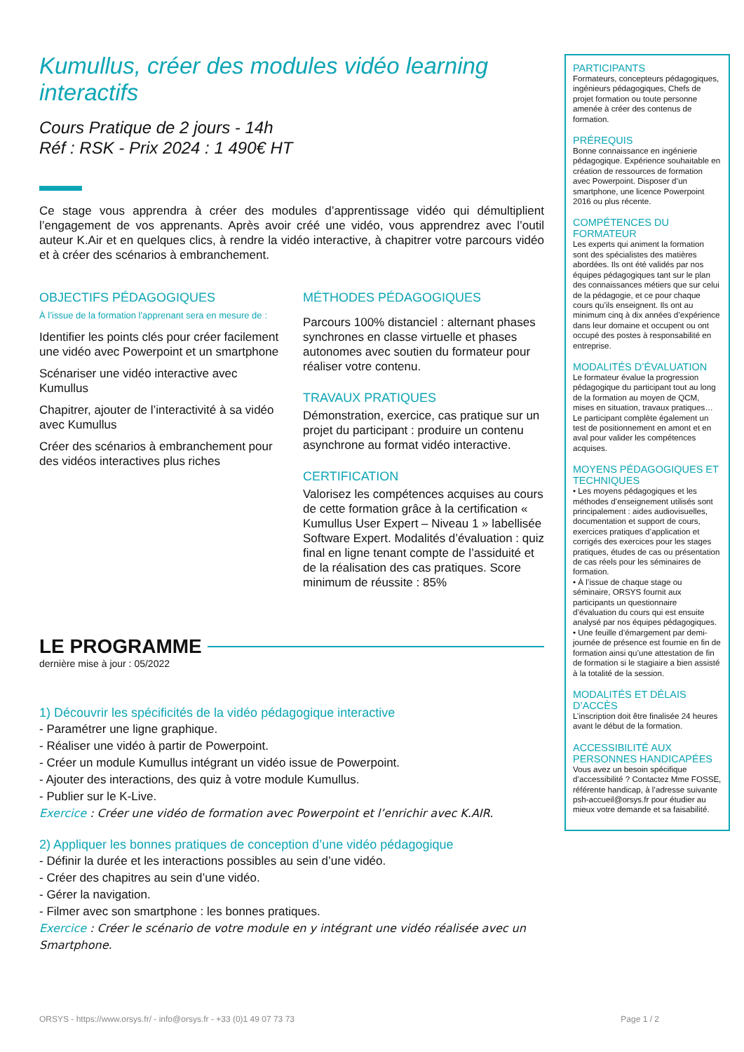Kumullus, créer des modules vidéo learning interactifs
Cours Pratique de 2 jours - 14h
Réf : RSK - Prix 2024 : 1 490€ HT
Ce stage vous apprendra à créer des modules d’apprentissage vidéo qui démultiplient l’engagement de vos apprenants. Après avoir créé une vidéo, vous apprendrez avec l’outil auteur K.Air et en quelques clics, à rendre la vidéo interactive, à chapitrer votre parcours vidéo et à créer des scénarios à embranchement.
OBJECTIFS PÉDAGOGIQUES
À l’issue de la formation l'apprenant sera en mesure de :
Identifier les points clés pour créer facilement une vidéo avec Powerpoint et un smartphone
Scénariser une vidéo interactive avec Kumullus
Chapitrer, ajouter de l’interactivité à sa vidéo avec Kumullus
Créer des scénarios à embranchement pour des vidéos interactives plus riches
MÉTHODES PÉDAGOGIQUES
Parcours 100% distanciel : alternant phases synchrones en classe virtuelle et phases autonomes avec soutien du formateur pour réaliser votre contenu.
TRAVAUX PRATIQUES
Démonstration, exercice, cas pratique sur un projet du participant : produire un contenu asynchrone au format vidéo interactive.
CERTIFICATION
Valorisez les compétences acquises au cours de cette formation grâce à la certification « Kumullus User Expert – Niveau 1 » labellisée Software Expert. Modalités d’évaluation : quiz final en ligne tenant compte de l’assiduité et de la réalisation des cas pratiques. Score minimum de réussite : 85%
LE PROGRAMME
dernière mise à jour : 05/2022
1) Découvrir les spécificités de la vidéo pédagogique interactive
- Paramétrer une ligne graphique.
- Réaliser une vidéo à partir de Powerpoint.
- Créer un module Kumullus intégrant un vidéo issue de Powerpoint.
- Ajouter des interactions, des quiz à votre module Kumullus.
- Publier sur le K-Live.
Exercice : Créer une vidéo de formation avec Powerpoint et l’enrichir avec K.AIR.
2) Appliquer les bonnes pratiques de conception d’une vidéo pédagogique
- Définir la durée et les interactions possibles au sein d’une vidéo.
- Créer des chapitres au sein d’une vidéo.
- Gérer la navigation.
- Filmer avec son smartphone : les bonnes pratiques.
Exercice : Créer le scénario de votre module en y intégrant une vidéo réalisée avec un Smartphone.
PARTICIPANTS
Formateurs, concepteurs pédagogiques, ingénieurs pédagogiques, Chefs de projet formation ou toute personne amenée à créer des contenus de formation.
PRÉREQUIS
Bonne connaissance en ingénierie pédagogique. Expérience souhaitable en création de ressources de formation avec Powerpoint. Disposer d’un smartphone, une licence Powerpoint 2016 ou plus récente.
COMPÉTENCES DU FORMATEUR
Les experts qui animent la formation sont des spécialistes des matières abordées. Ils ont été validés par nos équipes pédagogiques tant sur le plan des connaissances métiers que sur celui de la pédagogie, et ce pour chaque cours qu’ils enseignent. Ils ont au minimum cinq à dix années d’expérience dans leur domaine et occupent ou ont occupé des postes à responsabilité en entreprise.
MODALITÉS D’ÉVALUATION
Le formateur évalue la progression pédagogique du participant tout au long de la formation au moyen de QCM, mises en situation, travaux pratiques…
Le participant complète également un test de positionnement en amont et en aval pour valider les compétences acquises.
MOYENS PÉDAGOGIQUES ET TECHNIQUES
• Les moyens pédagogiques et les méthodes d’enseignement utilisés sont principalement : aides audiovisuelles, documentation et support de cours, exercices pratiques d’application et corrigés des exercices pour les stages pratiques, études de cas ou présentation de cas réels pour les séminaires de formation.
• À l’issue de chaque stage ou séminaire, ORSYS fournit aux participants un questionnaire d’évaluation du cours qui est ensuite analysé par nos équipes pédagogiques.
• Une feuille d’émargement par demi-journée de présence est fournie en fin de formation ainsi qu’une attestation de fin de formation si le stagiaire a bien assisté à la totalité de la session.
MODALITÉS ET DÉLAIS D’ACCÈS
L’inscription doit être finalisée 24 heures avant le début de la formation.
ACCESSIBILITÉ AUX PERSONNES HANDICAPÉES
Vous avez un besoin spécifique d’accessibilité ? Contactez Mme FOSSE, référente handicap, à l’adresse suivante psh-accueil@orsys.fr pour étudier au mieux votre demande et sa faisabilité.
ORSYS - https://www.orsys.fr/ - info@orsys.fr - +33 (0)1 49 07 73 73 Page 1 / 2